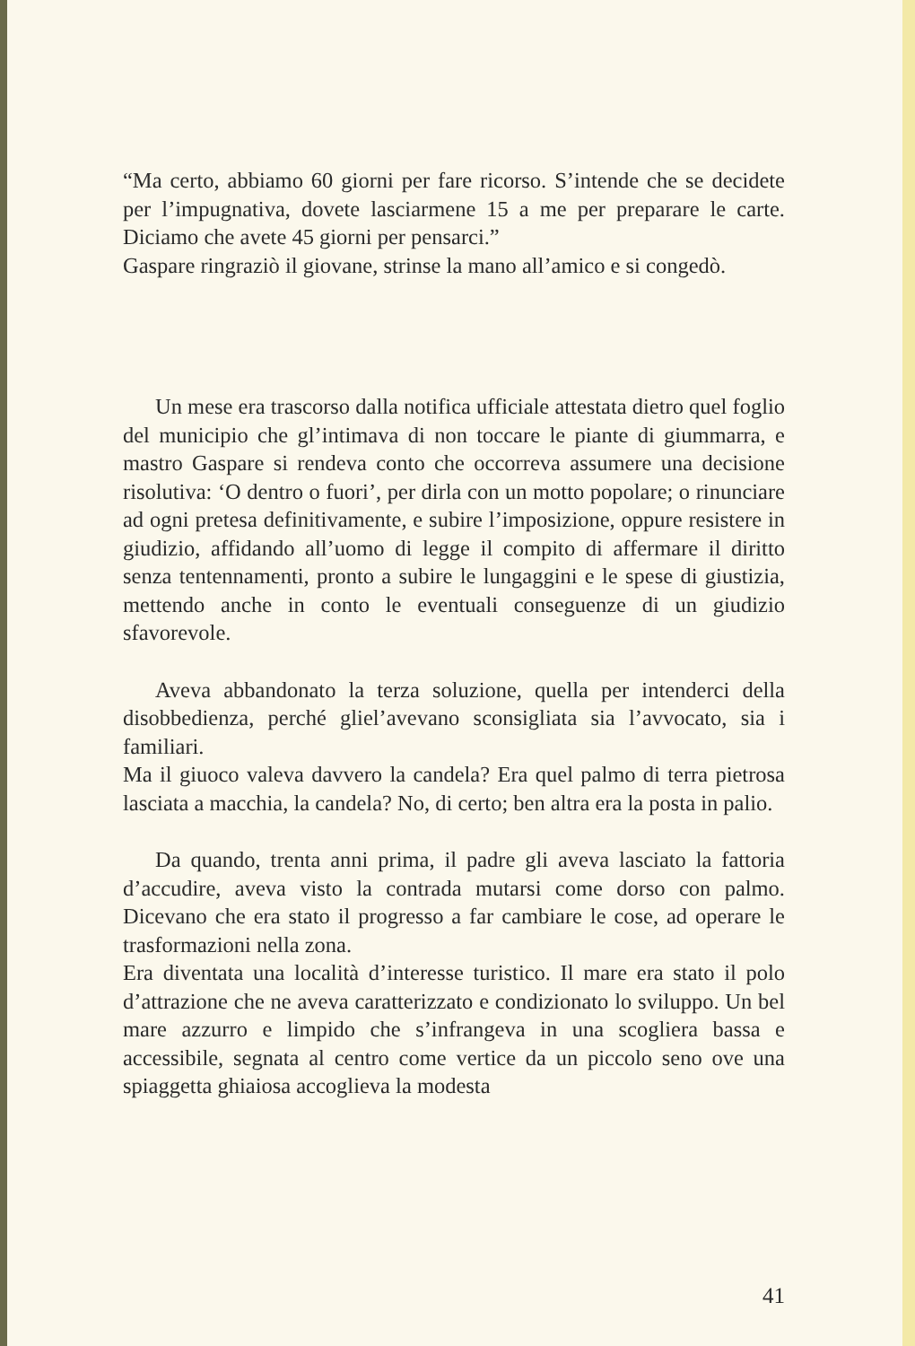“Ma certo, abbiamo 60 giorni per fare ricorso. S’intende che se decidete per l’impugnativa, dovete lasciarmene 15 a me per preparare le carte. Diciamo che avete 45 giorni per pensarci.”
Gaspare ringraziò il giovane, strinse la mano all’amico e si congedò.
Un mese era trascorso dalla notifica ufficiale attestata dietro quel foglio del municipio che gl’intimava di non toccare le piante di giummarra, e mastro Gaspare si rendeva conto che occorreva assumere una decisione risolutiva: ‘O dentro o fuori’, per dirla con un motto popolare; o rinunciare ad ogni pretesa definitivamente, e subire l’imposizione, oppure resistere in giudizio, affidando all’uomo di legge il compito di affermare il diritto senza tentennamenti, pronto a subire le lungaggini e le spese di giustizia, mettendo anche in conto le eventuali conseguenze di un giudizio sfavorevole.
Aveva abbandonato la terza soluzione, quella per intenderci della disobbedienza, perché gliel’avevano sconsigliata sia l’avvocato, sia i familiari.
Ma il giuoco valeva davvero la candela? Era quel palmo di terra pietrosa lasciata a macchia, la candela? No, di certo; ben altra era la posta in palio.
Da quando, trenta anni prima, il padre gli aveva lasciato la fattoria d’accudire, aveva visto la contrada mutarsi come dorso con palmo. Dicevano che era stato il progresso a far cambiare le cose, ad operare le trasformazioni nella zona.
Era diventata una località d’interesse turistico. Il mare era stato il polo d’attrazione che ne aveva caratterizzato e condizionato lo sviluppo. Un bel mare azzurro e limpido che s’infrangeva in una scogliera bassa e accessibile, segnata al centro come vertice da un piccolo seno ove una spiaggetta ghiaiosa accoglieva la modesta
41